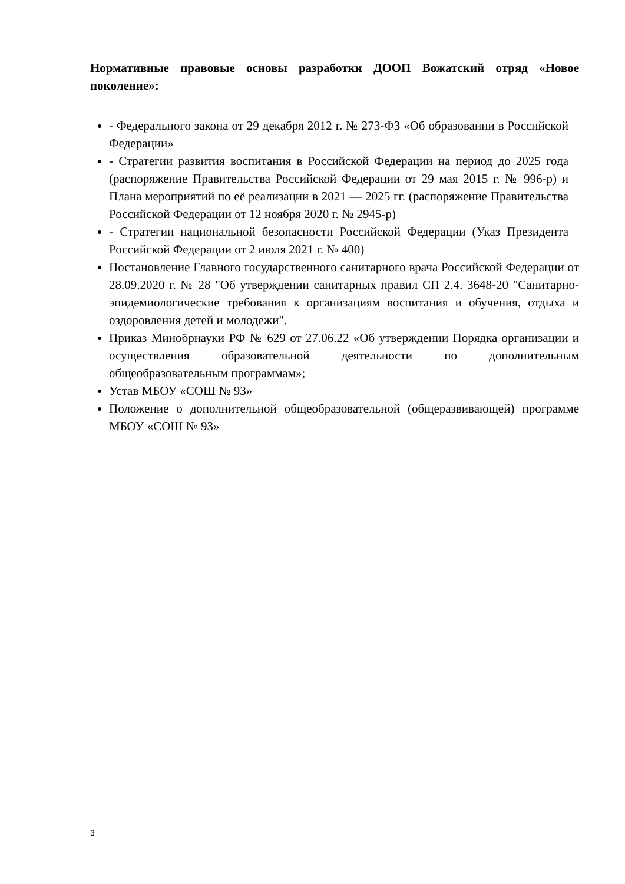Нормативные правовые основы разработки ДООП Вожатский отряд «Новое поколение»:
- Федерального закона от 29 декабря 2012 г. № 273-ФЗ «Об образовании в Российской Федерации»
- Стратегии развития воспитания в Российской Федерации на период до 2025 года (распоряжение Правительства Российской Федерации от 29 мая 2015 г. № 996-р) и Плана мероприятий по её реализации в 2021 — 2025 гг. (распоряжение Правительства Российской Федерации от 12 ноября 2020 г. № 2945-р)
- Стратегии национальной безопасности Российской Федерации (Указ Президента Российской Федерации от 2 июля 2021 г. № 400)
Постановление Главного государственного санитарного врача Российской Федерации от 28.09.2020 г. № 28 "Об утверждении санитарных правил СП 2.4. 3648-20 "Санитарно-эпидемиологические требования к организациям воспитания и обучения, отдыха и оздоровления детей и молодежи".
Приказ Минобрнауки РФ № 629 от 27.06.22 «Об утверждении Порядка организации и осуществления образовательной деятельности по дополнительным общеобразовательным программам»;
Устав МБОУ «СОШ № 93»
Положение о дополнительной общеобразовательной (общеразвивающей) программе МБОУ «СОШ № 93»
3